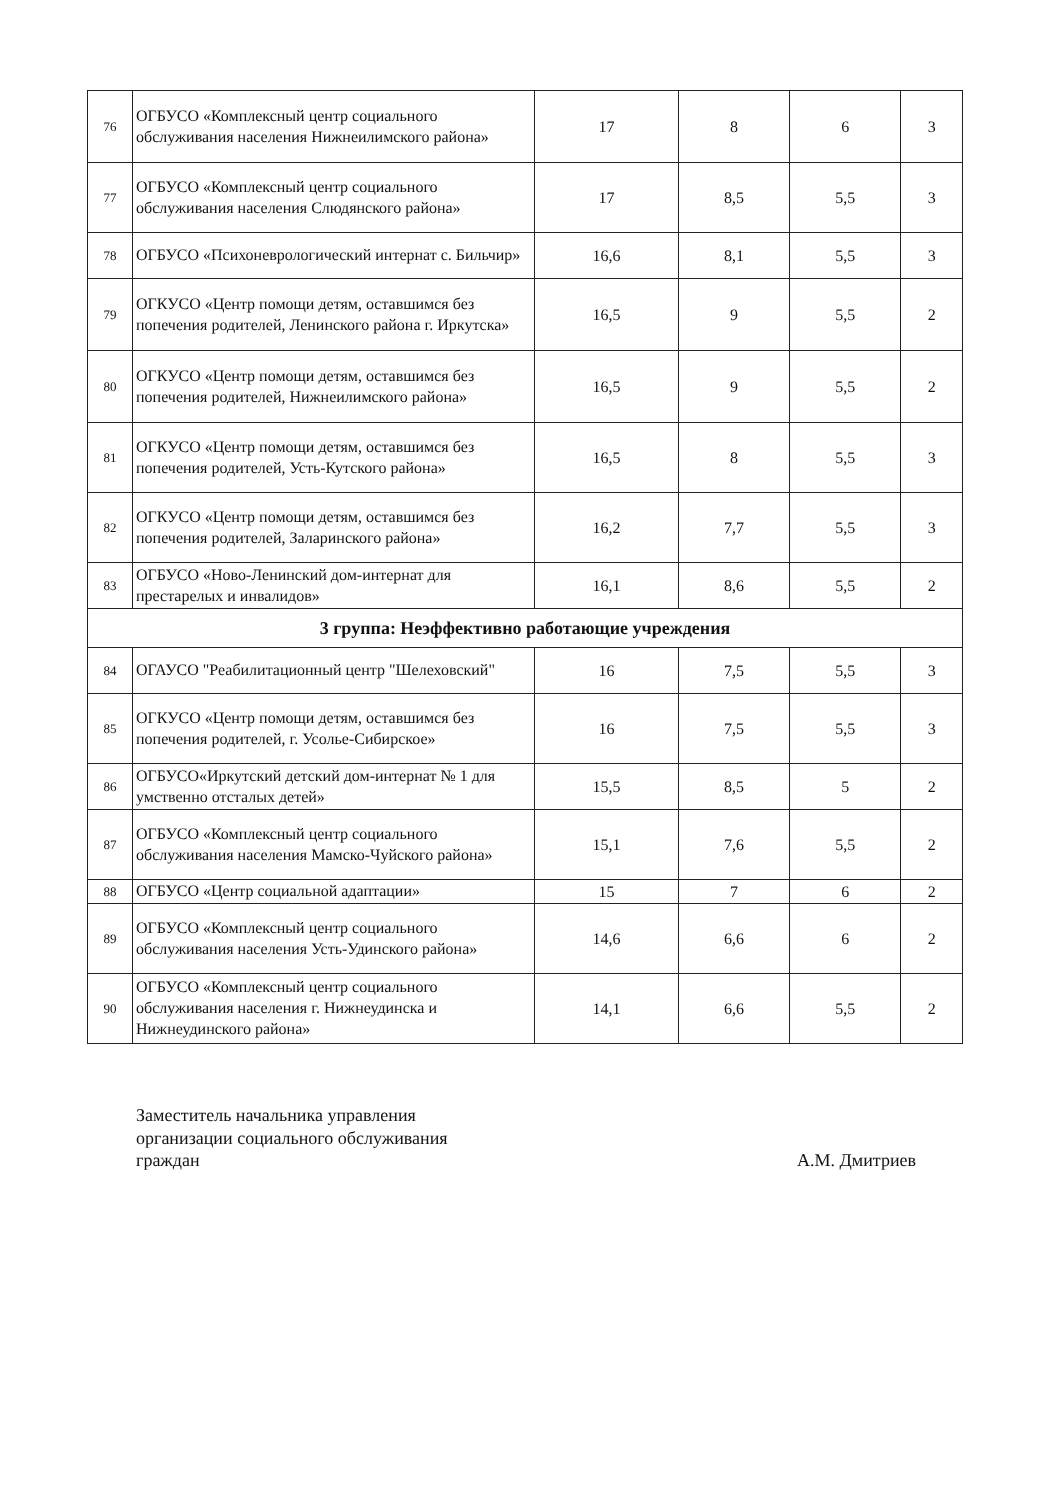| 76 | ОГБУСО «Комплексный центр социального обслуживания населения Нижнеилимского района» | 17 | 8 | 6 | 3 |
| 77 | ОГБУСО «Комплексный центр социального обслуживания населения Слюдянского района» | 17 | 8,5 | 5,5 | 3 |
| 78 | ОГБУСО «Психоневрологический интернат с. Бильчир» | 16,6 | 8,1 | 5,5 | 3 |
| 79 | ОГКУСО «Центр помощи детям, оставшимся без попечения родителей, Ленинского района г. Иркутска» | 16,5 | 9 | 5,5 | 2 |
| 80 | ОГКУСО «Центр помощи детям, оставшимся без попечения родителей, Нижнеилимского района» | 16,5 | 9 | 5,5 | 2 |
| 81 | ОГКУСО «Центр помощи детям, оставшимся без попечения родителей, Усть-Кутского района» | 16,5 | 8 | 5,5 | 3 |
| 82 | ОГКУСО «Центр помощи детям, оставшимся без попечения родителей, Заларинского района» | 16,2 | 7,7 | 5,5 | 3 |
| 83 | ОГБУСО «Ново-Ленинский дом-интернат для престарелых и инвалидов» | 16,1 | 8,6 | 5,5 | 2 |
| 3 группа: Неэффективно работающие учреждения | | | | | |
| 84 | ОГАУСО "Реабилитационный центр "Шелеховский" | 16 | 7,5 | 5,5 | 3 |
| 85 | ОГКУСО «Центр помощи детям, оставшимся без попечения родителей, г. Усолье-Сибирское» | 16 | 7,5 | 5,5 | 3 |
| 86 | ОГБУСО«Иркутский детский дом-интернат № 1 для умственно отсталых детей» | 15,5 | 8,5 | 5 | 2 |
| 87 | ОГБУСО «Комплексный центр социального обслуживания населения Мамско-Чуйского района» | 15,1 | 7,6 | 5,5 | 2 |
| 88 | ОГБУСО «Центр социальной адаптации» | 15 | 7 | 6 | 2 |
| 89 | ОГБУСО «Комплексный центр социального обслуживания населения Усть-Удинского района» | 14,6 | 6,6 | 6 | 2 |
| 90 | ОГБУСО «Комплексный центр социального обслуживания населения г. Нижнеудинска и Нижнеудинского района» | 14,1 | 6,6 | 5,5 | 2 |
Заместитель начальника управления
организации социального обслуживания
граждан
А.М. Дмитриев